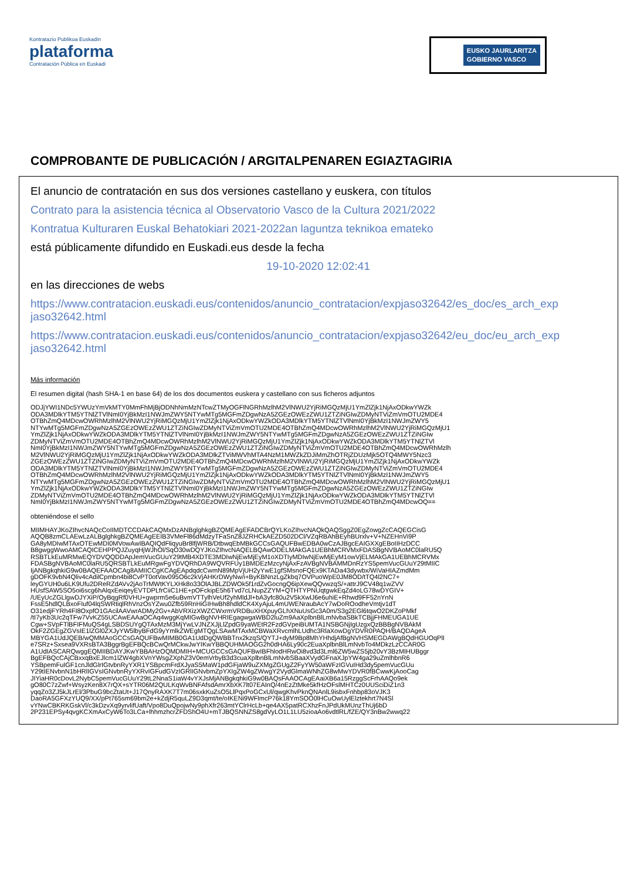Kontratazio Publikoa Euskadin
plataforma
Contratación Pública en Euskadi
EUSKO JAURLARITZA
GOBIERNO VASCO
COMPROBANTE DE PUBLICACIÓN / ARGITALPENAREN EGIAZTAGIRIA
El anuncio de contratación en sus dos versiones castellano y euskera, con títulos
Contrato para la asistencia técnica al Observatorio Vasco de la Cultura 2021/2022
Kontratua Kulturaren Euskal Behatokiari 2021-2022an laguntza teknikoa emateko
está públicamente difundido en Euskadi.eus desde la fecha
19-10-2020 12:02:41
en las direcciones de webs
https://www.contratacion.euskadi.eus/contenidos/anuncio_contratacion/expjaso32642/es_doc/es_arch_exp jaso32642.html
https://www.contratacion.euskadi.eus/contenidos/anuncio_contratacion/expjaso32642/eu_doc/eu_arch_exp jaso32642.html
Más información
El resumen digital (hash SHA-1 en base 64) de los dos documentos euskera y castellano con sus ficheros adjuntos
ODJjYWI1NDc5YWUzYmVkMTY0MmFhMjBjODNhNmMzNTcwZTMyOGFlNGRhMzlhM2VlNWU2YjRiMGQzMjU1YmZlZjk1NjAxODkwYWZk
ODA3MDlkYTM5YTNlZTVlNmI0YjBkMzI1NWJmZWY5NTYwMTg5MGFmZDgwNzA5ZGEzOWEzZWU1ZTZiNGIwZDMyNTViZmVmOTU2MDE4
OTBhZmQ4MDcwOWRhMzlhM2VlNWU2YjRiMGQzMjU1YmZlZjk1NjAxODkwYWZkODA3MDlkYTM5YTNlZTVlNmI0YjBkMzI1NWJmZWY5
NTYwMTg5MGFmZDgwNzA5ZGEzOWEzZWU1ZTZiNGIwZDMyNTViZmVmOTU2MDE4OTBhZmQ4MDcwOWRhMzlhM2VlNWU2YjRiMGQzMjU1
YmZlZjk1NjAxODkwYWZkODA3MDlkYTM5YTNlZTVlNmI0YjBkMzI1NWJmZWY5NTYwMTg5MGFmZDgwNzA5ZGEzOWEzZWU1ZTZiNGIw
ZDMyNTViZmVmOTU2MDE4OTBhZmQ4MDcwOWRhMzlhM2VlNWU2YjRiMGQzMjU1YmZlZjk1NjAxODkwYWZkODA3MDlkYTM5YTNlZTVl
NmI0YjBkMzI1NWJmZWY5NTYwMTg5MGFmZDgwNzA5ZGEzOWEzZWU1ZTZiNGIwZDMyNTViZmVmOTU2MDE4OTBhZmQ4MDcwOWRhMzlh
M2VlNWU2YjRiMGQzMjU1YmZlZjk1NjAxODkwYWZkODA3MDlkZTViMWVhMTA4NzM1MWZkZDJiMmZhOTRjZDUzMjk5OTQ4MWY5Nzc3
ZGEzOWEzZWU1ZTZiNGIwZDMyNTViZmVmOTU2MDE4OTBhZmQ4MDcwOWRhMzlhM2VlNWU2YjRiMGQzMjU1YmZlZjk1NjAxODkwYWZk
ODA3MDlkYTM5YTNlZTVlNmI0YjBkMzI1NWJmZWY5NTYwMTg5MGFmZDgwNzA5ZGEzOWEzZWU1ZTZiNGIwZDMyNTViZmVmOTU2MDE4
OTBhZmQ4MDcwOWRhMzlhM2VlNWU2YjRiMGQzMjU1YmZlZjk1NjAxODkwYWZkODA3MDlkYTM5YTNlZTVlNmI0YjBkMzI1NWJmZWY5
NTYwMTg5MGFmZDgwNzA5ZGEzOWEzZWU1ZTZiNGIwZDMyNTViZmVmOTU2MDE4OTBhZmQ4MDcwOWRhMzlhM2VlNWU2YjRiMGQzMjU1
YmZlZjk1NjAxODkwYWZkODA3MDlkYTM5YTNlZTVlNmI0YjBkMzI1NWJmZWY5NTYwMTg5MGFmZDgwNzA5ZGEzOWEzZWU1ZTZiNGIw
ZDMyNTViZmVmOTU2MDE4OTBhZmQ4MDcwOWRhMzlhM2VlNWU2YjRiMGQzMjU1YmZlZjk1NjAxODkwYWZkODA3MDlkYTM5YTNlZTVl
NmI0YjBkMzI1NWJmZWY5NTYwMTg5MGFmZDgwNzA5ZGEzOWEzZWU1ZTZiNGIwZDMyNTViZmVmOTU2MDE4OTBhZmQ4MDcwOQ==
obteniéndose el sello
MIIMHAYJKoZIhvcNAQcCoIIMDTCCDAkCAQMxDzANBglghkgBZQMEAgEFADCBrQYLKoZIhvcNAQkQAQSggZ0EgZowgZcCAQEGCisG
AQQB8zmCLAEwLzALBglghkgBZQMEAgEEIB3VMeFl86dMdzyTFaSnZ8JZRHCkAEZD502DCl/VZqRBAhBEyhBUrxlv+V+NZEHnVi9P
GA8yMDIwMTAxOTEwMDI0MVowAwIBAQIQdFliqyuBr8lfjWRB/DtbwqEbMBkGCCsGAQUFBwEDBA0wCzAJBgcEAIGXXgEBoIIHzDCC
B8gwggWwoAMCAQICEHPPQJZuyqHjWJhOl/SqO30wDQYJKoZIhvcNAQELBQAwODELMAkGA1UEBhMCRVMxFDASBgNVBAoMC0laRU5Q
RSBTLkEuMRMwEQYDVQQDDApJemVucGUuY29tMB4XDTE3MDIwNjEwMjEyM1oXDTIyMDIwNjEwMjEyM1owVjELMAkGA1UEBhMCRVMx
FDASBgNVBAoMC0laRU5QRSBTLkEuMRgwFgYDVQRhDA9WQVRFUy1BMDEzMzcyNjAxFzAVBgNVBAMMDnRzYS5pemVucGUuY29tMIIC
IjANBgkqhkiG9w0BAQEFAAOCAg8AMIICCgKCAgEApdqdcCwmN89MpVjUH2yYwE1gfSMsnoFQEx9KTADa43dywbx/WiVaHIAZmdMm
gDOFK9vbN4Qliv4cAdilCpmbn4bi8CvPT0otVav095O6c2kVjAHKrDWyNw/i+ByKBNnzLgZkbq7OVPuoWpE0JM8OD/tTQ4l2NC7+
leyGYUH0u6LK9Ufu2DReRZdAVv2jAoTrMWtKYLXHk8o33OlAJBLZDWOk5f1rdZvGocngQ6ipXewQQvwzqS/+attrJ9CV48q1wZVV
HUsfSAW5SO5oi6scg6hAlqxEeiqeyEVTDPLfrCiiC1HE+pOFckipE5h6Tvd7cLNupZZYM+QTHTYPNUqtgwkEqZd4oLG78wDYGIV+
/UEyUcZGLlgwDJYXiP/OyBqgRf0VHU+gwprm5e6uBvmVTTylhVeUf2yhMldJl+bA3yfc80u2V5kXwlJ6e6uhiE+Rhwd9FF52nYnN
FssE5hdlQLBxoFIuf04lqSWRtiqlRhVnzOsYZwu0Zfb59RnHiGIHwBh8hdldCK4XyAjuL4mUWENraubAcY7wDoROodheVmtjv1dT
O31edjFYRh4FI8OxpfO1GAcilAAVwrADMy2Gv+AbVRXizXWZCWxrmVRDBuXHXpuyGLhXNuUsGc3A0m/S3g2EGl6tqwO2DKZoPMkf
/tI7yKb3Uc2qTFw7VvKZ55UCAwEAAaOCAq4wggKqMIGwBgNVHRIEgagwgaWBD2luZm9AaXplbnBlLmNvbaSBkTCBjjFHMEUGA1UE
Cgw+SVpFTlBFIFMuQS4gLSBDSUYgQTAxMzM3MjYwLVJNZXJjLlZpdG9yaWEtR2FzdGVpeiBUMTA1NSBGNjIgUzgxQzBBBgNVBAkM
OkF2ZGEgZGVsIE1lZGl0ZXJyYW5lbyBFdG9yYmlkZWEgMTQgLSAwMTAxMCBWaXRvcmlhLUdhc3RlaXowDgYDVR0PAQH/BAQDAgeA
MBYGA1UdJQEB/wQMMAoGCCsGAQUFBwMIMB0GA1UdDgQWBBTnx2kzqS/QYTJ+dyM9Bp8MhYHhdjAfBgNVHSMEGDAWgBQdHGUOqPlI
e7SRz+Sxsea9VXRsBTA3BggrBgEFBQcBCwQrMCkwJwYIKwYBBQUHMAOGG2h0dHA6Ly90c2EuaXplbnBlLmNvbTo4MDkzLzCCAR0G
A1UdIASCARQwggEQMIIBDAYJKwYBBAHzOQMDMIH+MCUGCCsGAQUFBwIBFhlodHRwOi8vd3d3Lml6ZW5wZS5jb20vY3BzMIHUBggr
BgEFBQcCAjCBxxqBxEJlcm1lZW4gbXVnYWsgZXphZ3V0emVrbyB3d3cuaXplbnBlLmNvbSBaaXVydGFnaXJpYW4ga29uZmlhbnR6
YSBpemFuIGF1cnJldGlrIGtvbnRyYXR1YSBpcmFrdXJyaS5MaW1pdGFjaW9uZXMgZGUgZ2FyYW50aWFzIGVuIHd3dy5pemVucGUu
Y29tIENvbnN1bHRlIGVsIGNvbnRyYXRvIGFudGVzIGRlIGNvbmZpYXIgZW4gZWwgY2VydGlmaWNhZG8wMwYDVR0fBCwwKjAooCag
JIYiaHR0cDovL2NybC5pemVucGUuY29tL2NnaS1iaW4vYXJsMjANBgkqhkiG9w0BAQsFAAOCAgEAaiXB6a15RzggScFrhAAQo9ek
gO80C7zZwf+WsyzKen8X7rQX+sYTR06M2QULKqWvBNFAfsdAmrXbXK7lt07EAInQ/4nEzZtMke5kfHzOFslMHTCz0UUSciDiZ1n3
yqqZo3ZJ5kJLrEl/3PbuG9bcZtaUt+J17QnyRAXK7T7m06sxkKuZsO5LlPqxPoGCxUl/qwgKhvPknQNAnlL9isbxFnhbp83oVJK3
DaoRA5GFXzYUQ9/XX/pPt765sm69bm2e+kZdjR5quLZ9D3qmt/te/oIKENi9WFlmcP76k18YmSOO0lHCuOwUylElztekhrt7N4Sl
vYNwCBKRKGskVl/c3kDzvXq9yrvlifUaft/Vpo8DuQpojwNy9phXfr263mtYClrHcLb+qe4AX5patRCXhzFnJPdUkMUnzThUj6bD
2P231EPSy4qvgKCXmAxCyW6To3LCa+lhhmzhcrZFDShO4U+mTJBQSNNZS8gdVyLO1L1LU5zioaAo6vdtlRL/fZE/QY3nBw2wwq22